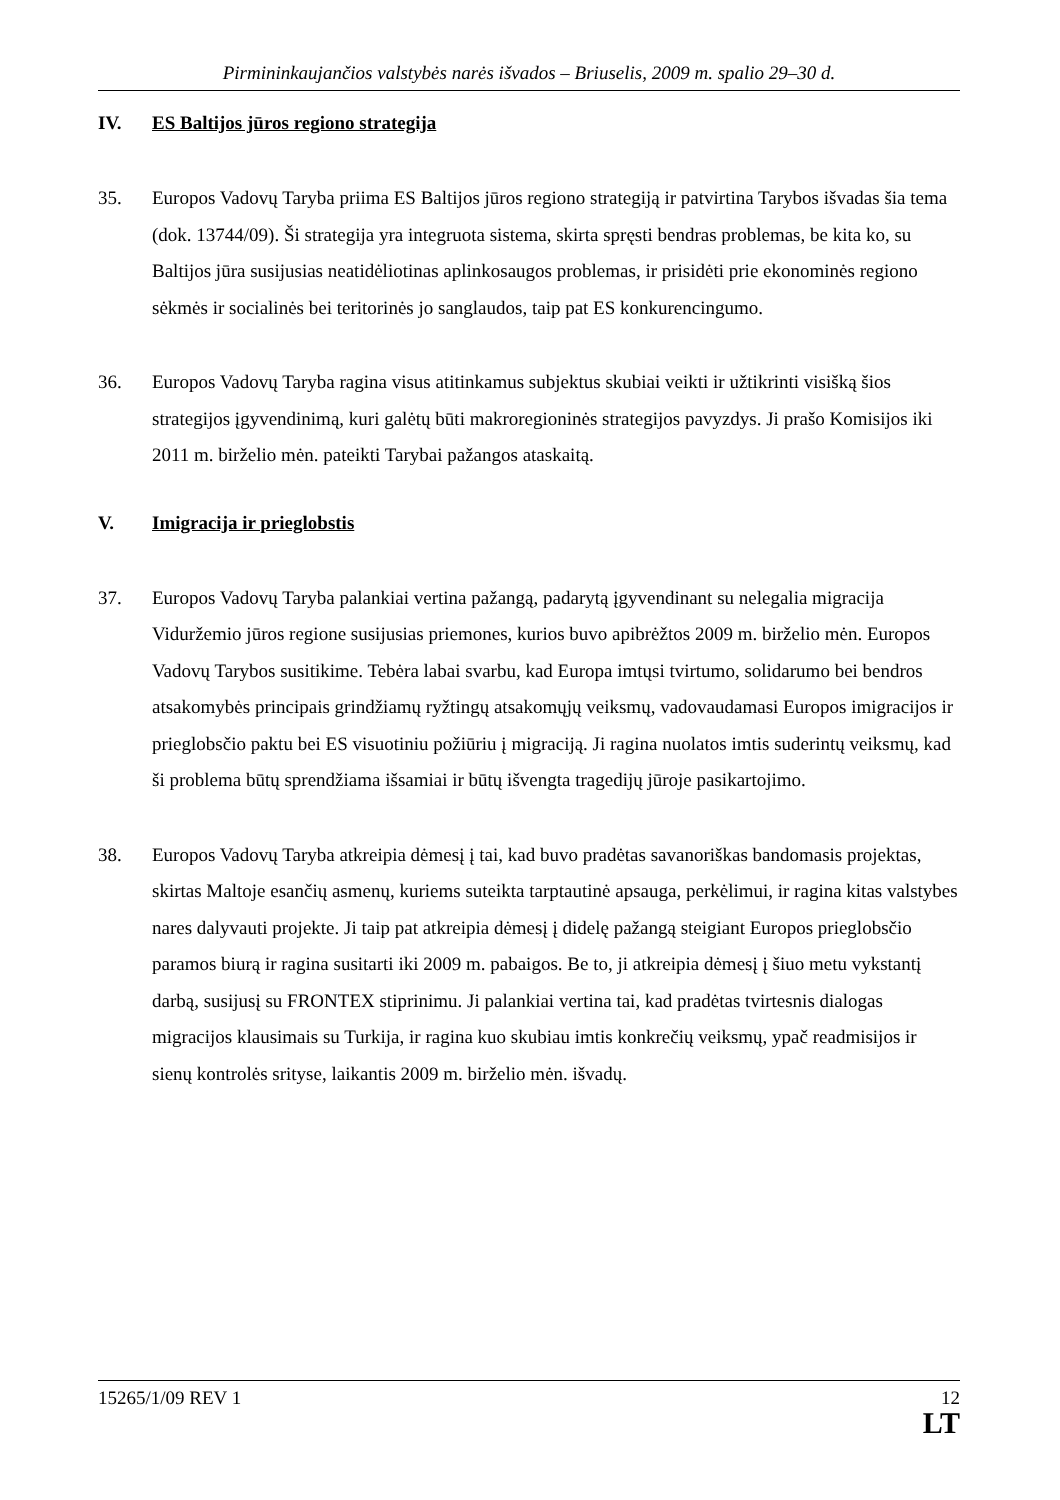Pirmininkaujančios valstybės narės išvados – Briuselis, 2009 m. spalio 29–30 d.
IV. ES Baltijos jūros regiono strategija
35. Europos Vadovų Taryba priima ES Baltijos jūros regiono strategiją ir patvirtina Tarybos išvadas šia tema (dok. 13744/09). Ši strategija yra integruota sistema, skirta spręsti bendras problemas, be kita ko, su Baltijos jūra susijusias neatidėliotinas aplinkosaugos problemas, ir prisidėti prie ekonominės regiono sėkmės ir socialinės bei teritorinės jo sanglaudos, taip pat ES konkurencingumo.
36. Europos Vadovų Taryba ragina visus atitinkamus subjektus skubiai veikti ir užtikrinti visišką šios strategijos įgyvendinimą, kuri galėtų būti makroregioninės strategijos pavyzdys. Ji prašo Komisijos iki 2011 m. birželio mėn. pateikti Tarybai pažangos ataskaitą.
V. Imigracija ir prieglobstis
37. Europos Vadovų Taryba palankiai vertina pažangą, padarytą įgyvendinant su nelegalia migracija Viduržemio jūros regione susijusias priemones, kurios buvo apibrėžtos 2009 m. birželio mėn. Europos Vadovų Tarybos susitikime. Tebėra labai svarbu, kad Europa imtųsi tvirtumo, solidarumo bei bendros atsakomybės principais grindžiamų ryžtingų atsakomųjų veiksmų, vadovaudamasi Europos imigracijos ir prieglobsčio paktu bei ES visuotiniu požiūriu į migraciją. Ji ragina nuolatos imtis suderintų veiksmų, kad ši problema būtų sprendžiama išsamiai ir būtų išvengta tragedijų jūroje pasikartojimo.
38. Europos Vadovų Taryba atkreipia dėmesį į tai, kad buvo pradėtas savanoriškas bandomasis projektas, skirtas Maltoje esančių asmenų, kuriems suteikta tarptautinė apsauga, perkėlimui, ir ragina kitas valstybes nares dalyvauti projekte. Ji taip pat atkreipia dėmesį į didelę pažangą steigiant Europos prieglobsčio paramos biurą ir ragina susitarti iki 2009 m. pabaigos. Be to, ji atkreipia dėmesį į šiuo metu vykstantį darbą, susijusį su FRONTEX stiprinimu. Ji palankiai vertina tai, kad pradėtas tvirtesnis dialogas migracijos klausimais su Turkija, ir ragina kuo skubiau imtis konkrečių veiksmų, ypač readmisijos ir sienų kontrolės srityse, laikantis 2009 m. birželio mėn. išvadų.
15265/1/09 REV 1 12
LT